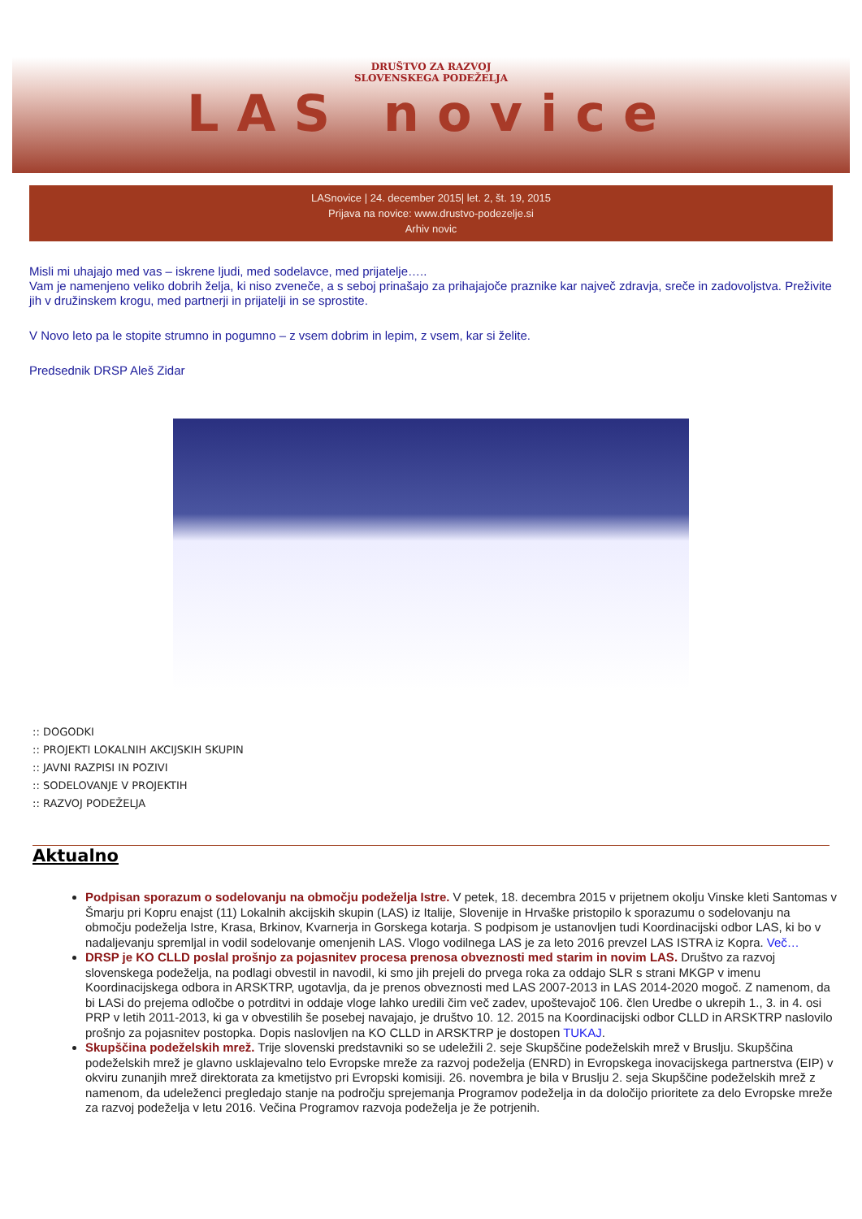DRUŠTVO ZA RAZVOJ
SLOVENSKEGA PODEŽELJA
LAS novice
LASnovice | 24. december 2015| let. 2, št. 19, 2015
Prijava na novice: www.drustvo-podezelje.si
Arhiv novic
Misli mi uhajajo med vas – iskrene ljudi, med sodelavce, med prijatelje…..
Vam je namenjeno veliko dobrih želja, ki niso zveneče, a s seboj prinašajo za prihajajoče praznike kar največ zdravja, sreče in zadovoljstva. Preživite jih v družinskem krogu, med partnerji in prijatelji in se sprostite.
V Novo leto pa le stopite strumno in pogumno – z vsem dobrim in lepim, z vsem, kar si želite.
Predsednik DRSP Aleš Zidar
:: DOGODKI:: PROJEKTI LOKALNIH AKCIJSKIH SKUPIN:: JAVNI RAZPISI IN POZIVI:: SODELOVANJE V PROJEKTIH:: RAZVOJ PODEŽELJA
Aktualno
Podpisan sporazum o sodelovanju na območju podeželja Istre. V petek, 18. decembra 2015 v prijetnem okolju Vinske kleti Santomas v Šmarju pri Kopru enajst (11) Lokalnih akcijskih skupin (LAS) iz Italije, Slovenije in Hrvaške pristopilo k sporazumu o sodelovanju na območju podeželja Istre, Krasa, Brkinov, Kvarnerja in Gorskega kotarja. S podpisom je ustanovljen tudi Koordinacijski odbor LAS, ki bo v nadaljevanju spremljal in vodil sodelovanje omenjenih LAS. Vlogo vodilnega LAS je za leto 2016 prevzel LAS ISTRA iz Kopra. Več…
DRSP je KO CLLD poslal prošnjo za pojasnitev procesa prenosa obveznosti med starim in novim LAS. Društvo za razvoj slovenskega podeželja, na podlagi obvestil in navodil, ki smo jih prejeli do prvega roka za oddajo SLR s strani MKGP v imenu Koordinacijskega odbora in ARSKTRP, ugotavlja, da je prenos obveznosti med LAS 2007-2013 in LAS 2014-2020 mogoč. Z namenom, da bi LASi do prejema odločbe o potrditvi in oddaje vloge lahko uredili čim več zadev, upoštevajoč 106. člen Uredbe o ukrepih 1., 3. in 4. osi PRP v letih 2011-2013, ki ga v obvestilih še posebej navajajo, je društvo 10. 12. 2015 na Koordinacijski odbor CLLD in ARSKTRP naslovilo prošnjo za pojasnitev postopka. Dopis naslovljen na KO CLLD in ARSKTRP je dostopen TUKAJ.
Skupščina podeželskih mrež. Trije slovenski predstavniki so se udeležili 2. seje Skupščine podeželskih mrež v Bruslju. Skupščina podeželskih mrež je glavno usklajevalno telo Evropske mreže za razvoj podeželja (ENRD) in Evropskega inovacijskega partnerstva (EIP) v okviru zunanjih mrež direktorata za kmetijstvo pri Evropski komisiji. 26. novembra je bila v Bruslju 2. seja Skupščine podeželskih mrež z namenom, da udeleženci pregledajo stanje na področju sprejemanja Programov podeželja in da določijo prioritete za delo Evropske mreže za razvoj podeželja v letu 2016. Večina Programov razvoja podeželja je že potrjenih.